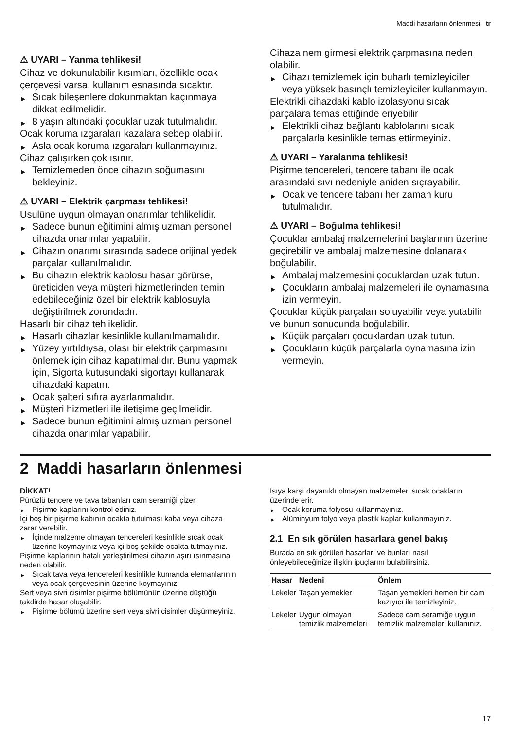Maddi hasarların önlenmesi tr
⚠ UYARI – Yanma tehlikesi!
Cihaz ve dokunulabilir kısımları, özellikle ocak çerçevesi varsa, kullanım esnasında sıcaktır.
▶ Sıcak bileşenlere dokunmaktan kaçınmaya dikkat edilmelidir.
▶ 8 yaşın altındaki çocuklar uzak tutulmalıdır.
Ocak koruma ızgaraları kazalara sebep olabilir.
▶ Asla ocak koruma ızgaraları kullanmayınız.
Cihaz çalışırken çok ısınır.
▶ Temizlemeden önce cihazın soğumasını bekleyiniz.
⚠ UYARI – Elektrik çarpması tehlikesi!
Usulüne uygun olmayan onarımlar tehlikelidir.
▶ Sadece bunun eğitimini almış uzman personel cihazda onarımlar yapabilir.
▶ Cihazın onarımı sırasında sadece orijinal yedek parçalar kullanılmalıdır.
▶ Bu cihazın elektrik kablosu hasar görürse, üreticiden veya müşteri hizmetlerinden temin edebileceğiniz özel bir elektrik kablosuyla değiştirilmek zorundadır.
Hasarlı bir cihaz tehlikelidir.
▶ Hasarlı cihazlar kesinlikle kullanılmamalıdır.
▶ Yüzey yırtıldıysa, olası bir elektrik çarpmasını önlemek için cihaz kapatılmalıdır. Bunu yapmak için, Sigorta kutusundaki sigortayı kullanarak cihazdaki kapatın.
▶ Ocak şalteri sıfıra ayarlanmalıdır.
▶ Müşteri hizmetleri ile iletişime geçilmelidir.
▶ Sadece bunun eğitimini almış uzman personel cihazda onarımlar yapabilir.
Cihaza nem girmesi elektrik çarpmasına neden olabilir.
▶ Cihazı temizlemek için buharlı temizleyiciler veya yüksek basınçlı temizleyiciler kullanmayın.
Elektrikli cihazdaki kablo izolasyonu sıcak parçalara temas ettiğinde eriyebilir
▶ Elektrikli cihaz bağlantı kablolarını sıcak parçalarla kesinlikle temas ettirmeyiniz.
⚠ UYARI – Yaralanma tehlikesi!
Pişirme tencereleri, tencere tabanı ile ocak arasındaki sıvı nedeniyle aniden sıçrayabilir.
▶ Ocak ve tencere tabanı her zaman kuru tutulmalıdır.
⚠ UYARI – Boğulma tehlikesi!
Çocuklar ambalaj malzemelerini başlarının üzerine geçirebilir ve ambalaj malzemesine dolanarak boğulabilir.
▶ Ambalaj malzemesini çocuklardan uzak tutun.
▶ Çocukların ambalaj malzemeleri ile oynamasına izin vermeyin.
Çocuklar küçük parçaları soluyabilir veya yutabilir ve bunun sonucunda boğulabilir.
▶ Küçük parçaları çocuklardan uzak tutun.
▶ Çocukların küçük parçalarla oynamasına izin vermeyin.
2 Maddi hasarların önlenmesi
DİKKAT!
Pürüzlü tencere ve tava tabanları cam seramiği çizer.
▶ Pişirme kaplarını kontrol ediniz.
İçi boş bir pişirme kabının ocakta tutulması kaba veya cihaza zarar verebilir.
▶ İçinde malzeme olmayan tencereleri kesinlikle sıcak ocak üzerine koymayınız veya içi boş şekilde ocakta tutmayınız.
Pişirme kaplarının hatalı yerleştirilmesi cihazın aşırı ısınmasına neden olabilir.
▶ Sıcak tava veya tencereleri kesinlikle kumanda elemanlarının veya ocak çerçevesinin üzerine koymayınız.
Sert veya sivri cisimler pişirme bölümünün üzerine düştüğü takdirde hasar oluşabilir.
▶ Pişirme bölümü üzerine sert veya sivri cisimler düşürmeyiniz.
Isıya karşı dayanıklı olmayan malzemeler, sıcak ocakların üzerinde erir.
▶ Ocak koruma folyosu kullanmayınız.
▶ Alüminyum folyo veya plastik kaplar kullanmayınız.
2.1 En sık görülen hasarlara genel bakış
Burada en sık görülen hasarları ve bunları nasıl önleyebileceğinize ilişkin ipuçlarını bulabilirsiniz.
| Hasar | Nedeni | Önlem |
| --- | --- | --- |
| Lekeler | Taşan yemekler | Taşan yemekleri hemen bir cam kazıyıcı ile temizleyiniz. |
| Lekeler | Uygun olmayan temizlik malzemeleri | Sadece cam seramiğe uygun temizlik malzemeleri kullanınız. |
17